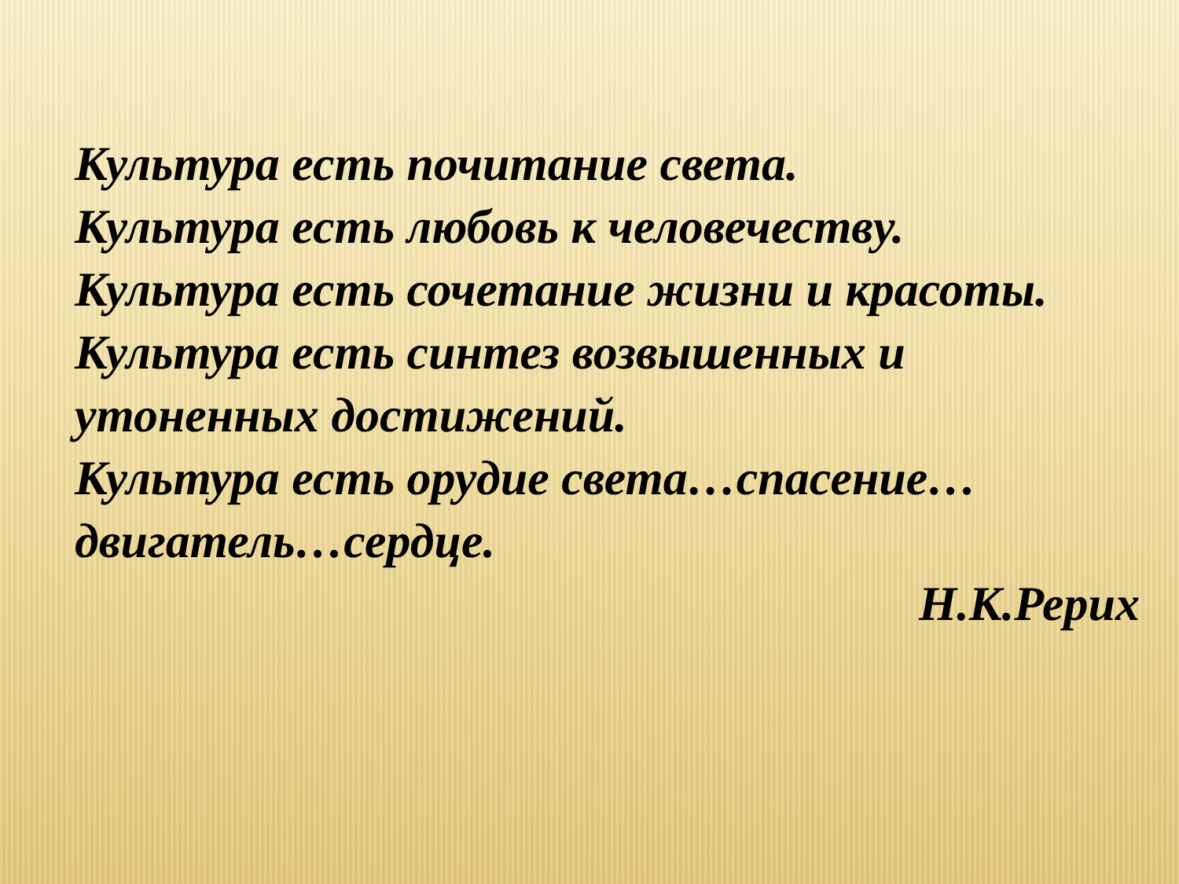Культура есть почитание света.
Культура есть любовь к человечеству.
Культура есть сочетание жизни и красоты.
Культура есть синтез возвышенных и утоненных достижений.
Культура есть орудие света…спасение…двигатель…сердце.
Н.К.Рерих